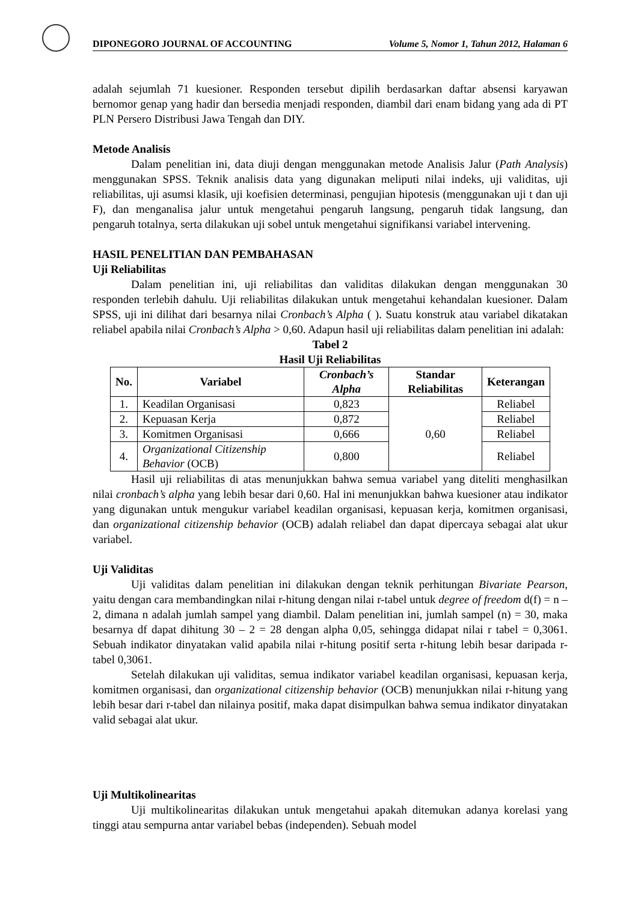DIPONEGORO JOURNAL OF ACCOUNTING Volume 5, Nomor 1, Tahun 2012, Halaman 6
adalah sejumlah 71 kuesioner. Responden tersebut dipilih berdasarkan daftar absensi karyawan bernomor genap yang hadir dan bersedia menjadi responden, diambil dari enam bidang yang ada di PT PLN Persero Distribusi Jawa Tengah dan DIY.
Metode Analisis
Dalam penelitian ini, data diuji dengan menggunakan metode Analisis Jalur (Path Analysis) menggunakan SPSS. Teknik analisis data yang digunakan meliputi nilai indeks, uji validitas, uji reliabilitas, uji asumsi klasik, uji koefisien determinasi, pengujian hipotesis (menggunakan uji t dan uji F), dan menganalisa jalur untuk mengetahui pengaruh langsung, pengaruh tidak langsung, dan pengaruh totalnya, serta dilakukan uji sobel untuk mengetahui signifikansi variabel intervening.
HASIL PENELITIAN DAN PEMBAHASAN
Uji Reliabilitas
Dalam penelitian ini, uji reliabilitas dan validitas dilakukan dengan menggunakan 30 responden terlebih dahulu. Uji reliabilitas dilakukan untuk mengetahui kehandalan kuesioner. Dalam SPSS, uji ini dilihat dari besarnya nilai Cronbach’s Alpha ( ). Suatu konstruk atau variabel dikatakan reliabel apabila nilai Cronbach’s Alpha > 0,60. Adapun hasil uji reliabilitas dalam penelitian ini adalah:
Tabel 2
Hasil Uji Reliabilitas
| No. | Variabel | Cronbach’s Alpha | Standar Reliabilitas | Keterangan |
| --- | --- | --- | --- | --- |
| 1. | Keadilan Organisasi | 0,823 | 0,60 | Reliabel |
| 2. | Kepuasan Kerja | 0,872 | | Reliabel |
| 3. | Komitmen Organisasi | 0,666 | | Reliabel |
| 4. | Organizational Citizenship Behavior (OCB) | 0,800 | | Reliabel |
Hasil uji reliabilitas di atas menunjukkan bahwa semua variabel yang diteliti menghasilkan nilai cronbach’s alpha yang lebih besar dari 0,60. Hal ini menunjukkan bahwa kuesioner atau indikator yang digunakan untuk mengukur variabel keadilan organisasi, kepuasan kerja, komitmen organisasi, dan organizational citizenship behavior (OCB) adalah reliabel dan dapat dipercaya sebagai alat ukur variabel.
Uji Validitas
Uji validitas dalam penelitian ini dilakukan dengan teknik perhitungan Bivariate Pearson, yaitu dengan cara membandingkan nilai r-hitung dengan nilai r-tabel untuk degree of freedom d(f) = n – 2, dimana n adalah jumlah sampel yang diambil. Dalam penelitian ini, jumlah sampel (n) = 30, maka besarnya df dapat dihitung 30 – 2 = 28 dengan alpha 0,05, sehingga didapat nilai r tabel = 0,3061. Sebuah indikator dinyatakan valid apabila nilai r-hitung positif serta r-hitung lebih besar daripada r-tabel 0,3061.
Setelah dilakukan uji validitas, semua indikator variabel keadilan organisasi, kepuasan kerja, komitmen organisasi, dan organizational citizenship behavior (OCB) menunjukkan nilai r-hitung yang lebih besar dari r-tabel dan nilainya positif, maka dapat disimpulkan bahwa semua indikator dinyatakan valid sebagai alat ukur.
Uji Multikolinearitas
Uji multikolinearitas dilakukan untuk mengetahui apakah ditemukan adanya korelasi yang tinggi atau sempurna antar variabel bebas (independen). Sebuah model